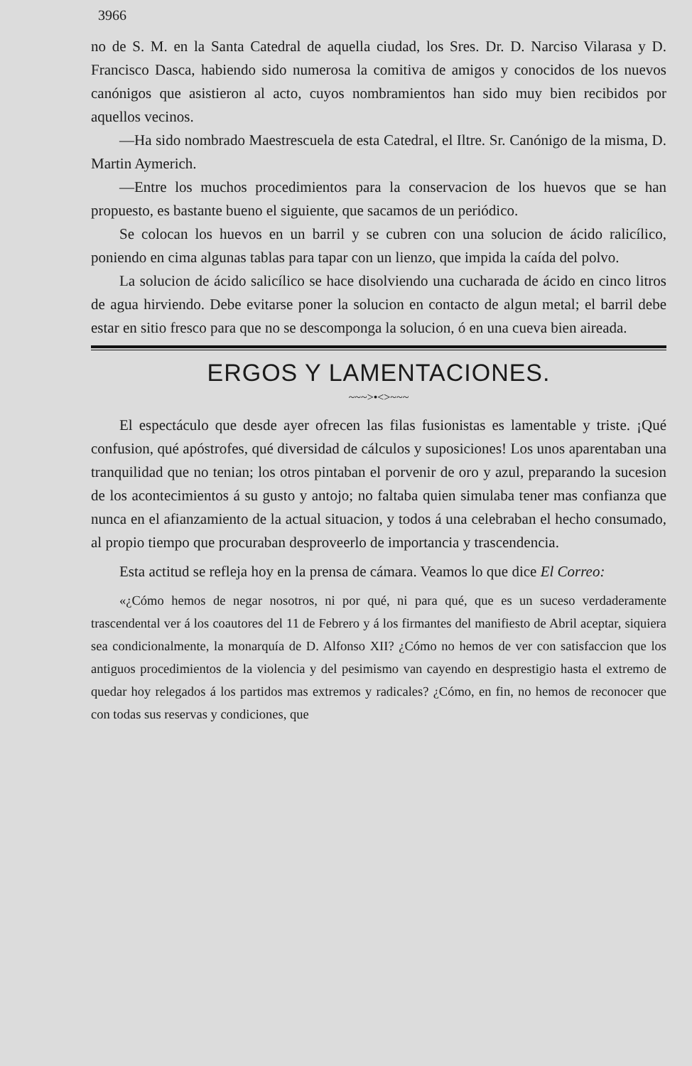3966
no de S. M. en la Santa Catedral de aquella ciudad, los Sres. Dr. D. Narciso Vilarasa y D. Francisco Dasca, habiendo sido numerosa la comitiva de amigos y conocidos de los nuevos canónigos que asistieron al acto, cuyos nombramientos han sido muy bien recibidos por aquellos vecinos.
—Ha sido nombrado Maestrescuela de esta Catedral, el Iltre. Sr. Canónigo de la misma, D. Martin Aymerich.
—Entre los muchos procedimientos para la conservacion de los huevos que se han propuesto, es bastante bueno el siguiente, que sacamos de un periódico.
Se colocan los huevos en un barril y se cubren con una solucion de ácido ralicílico, poniendo en cima algunas tablas para tapar con un lienzo, que impida la caída del polvo.
La solucion de ácido salicílico se hace disolviendo una cucharada de ácido en cinco litros de agua hirviendo. Debe evitarse poner la solucion en contacto de algun metal; el barril debe estar en sitio fresco para que no se descomponga la solucion, ó en una cueva bien aireada.
ERGOS Y LAMENTACIONES.
~~~>•<>~~~
El espectáculo que desde ayer ofrecen las filas fusionistas es lamentable y triste. ¡Qué confusion, qué apóstrofes, qué diversidad de cálculos y suposiciones! Los unos aparentaban una tranquilidad que no tenian; los otros pintaban el porvenir de oro y azul, preparando la sucesion de los acontecimientos á su gusto y antojo; no faltaba quien simulaba tener mas confianza que nunca en el afianzamiento de la actual situacion, y todos á una celebraban el hecho consumado, al propio tiempo que procuraban desproveerlo de importancia y trascendencia.
Esta actitud se refleja hoy en la prensa de cámara. Veamos lo que dice El Correo:
«¿Cómo hemos de negar nosotros, ni por qué, ni para qué, que es un suceso verdaderamente trascendental ver á los coautores del 11 de Febrero y á los firmantes del manifiesto de Abril aceptar, siquiera sea condicionalmente, la monarquía de D. Alfonso XII? ¿Cómo no hemos de ver con satisfaccion que los antiguos procedimientos de la violencia y del pesimismo van cayendo en desprestigio hasta el extremo de quedar hoy relegados á los partidos mas extremos y radicales? ¿Cómo, en fin, no hemos de reconocer que con todas sus reservas y condiciones, que